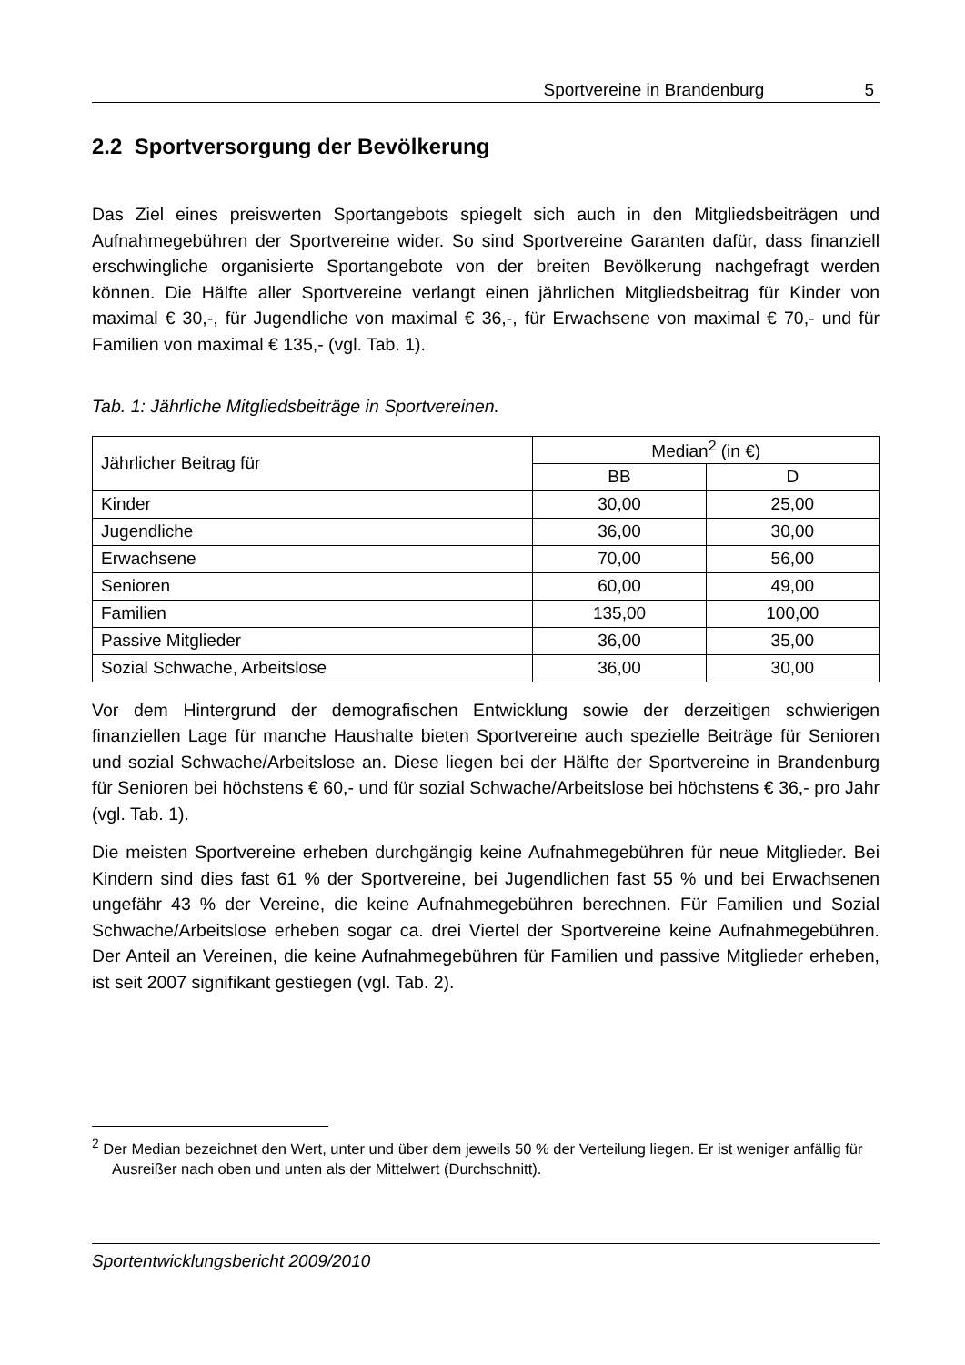Sportvereine in Brandenburg 5
2.2 Sportversorgung der Bevölkerung
Das Ziel eines preiswerten Sportangebots spiegelt sich auch in den Mitgliedsbeiträgen und Aufnahmegebühren der Sportvereine wider. So sind Sportvereine Garanten dafür, dass finanziell erschwingliche organisierte Sportangebote von der breiten Bevölkerung nachgefragt werden können. Die Hälfte aller Sportvereine verlangt einen jährlichen Mitgliedsbeitrag für Kinder von maximal € 30,-, für Jugendliche von maximal € 36,-, für Erwachsene von maximal € 70,- und für Familien von maximal € 135,- (vgl. Tab. 1).
Tab. 1: Jährliche Mitgliedsbeiträge in Sportvereinen.
| Jährlicher Beitrag für | Median<sup>2</sup> (in €) | |
| --- | --- | --- |
| | BB | D |
| Kinder | 30,00 | 25,00 |
| Jugendliche | 36,00 | 30,00 |
| Erwachsene | 70,00 | 56,00 |
| Senioren | 60,00 | 49,00 |
| Familien | 135,00 | 100,00 |
| Passive Mitglieder | 36,00 | 35,00 |
| Sozial Schwache, Arbeitslose | 36,00 | 30,00 |
Vor dem Hintergrund der demografischen Entwicklung sowie der derzeitigen schwierigen finanziellen Lage für manche Haushalte bieten Sportvereine auch spezielle Beiträge für Senioren und sozial Schwache/Arbeitslose an. Diese liegen bei der Hälfte der Sportvereine in Brandenburg für Senioren bei höchstens € 60,- und für sozial Schwache/Arbeitslose bei höchstens € 36,- pro Jahr (vgl. Tab. 1).
Die meisten Sportvereine erheben durchgängig keine Aufnahmegebühren für neue Mitglieder. Bei Kindern sind dies fast 61 % der Sportvereine, bei Jugendlichen fast 55 % und bei Erwachsenen ungefähr 43 % der Vereine, die keine Aufnahmegebühren berechnen. Für Familien und Sozial Schwache/Arbeitslose erheben sogar ca. drei Viertel der Sportvereine keine Aufnahmegebühren. Der Anteil an Vereinen, die keine Aufnahmegebühren für Familien und passive Mitglieder erheben, ist seit 2007 signifikant gestiegen (vgl. Tab. 2).
<sup>2</sup> Der Median bezeichnet den Wert, unter und über dem jeweils 50 % der Verteilung liegen. Er ist weniger anfällig für Ausreißer nach oben und unten als der Mittelwert (Durchschnitt).
Sportentwicklungsbericht 2009/2010